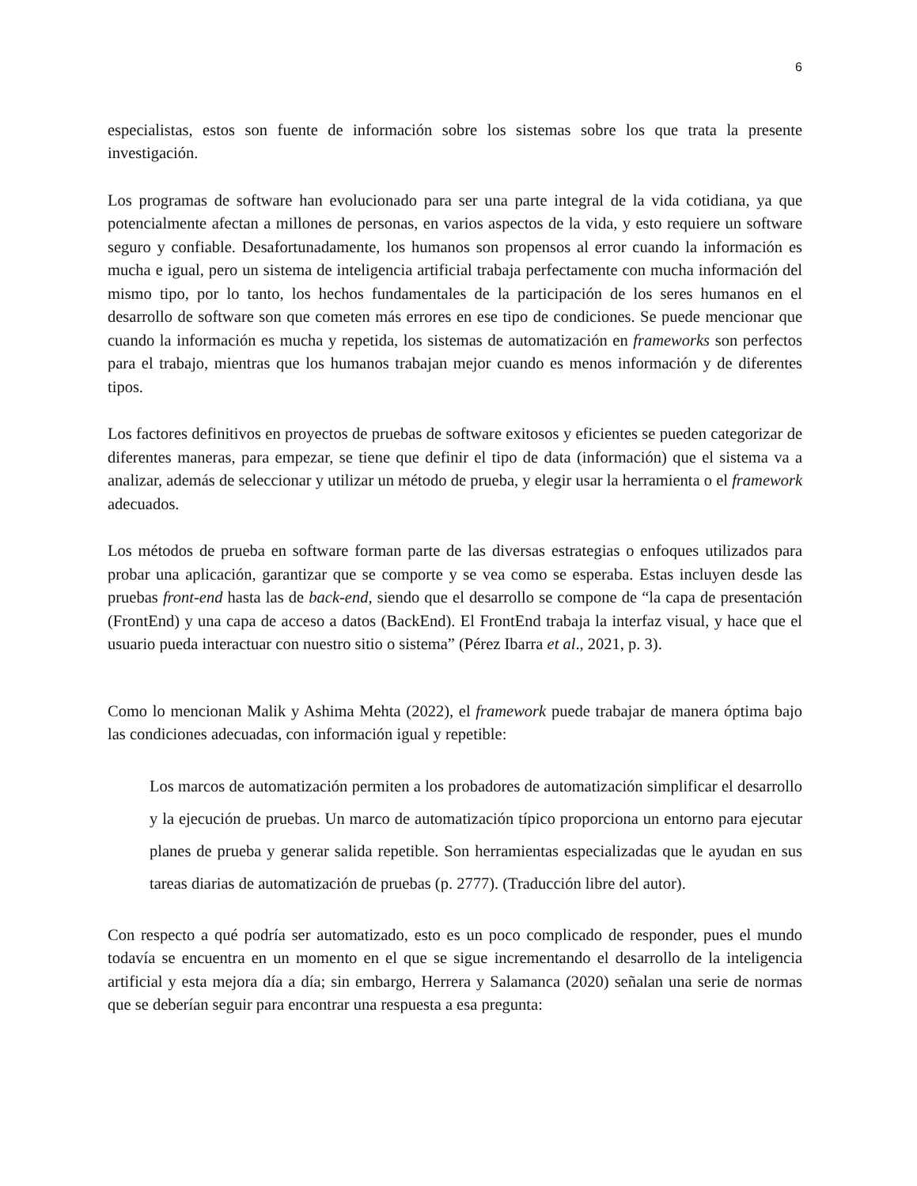6
especialistas, estos son fuente de información sobre los sistemas sobre los que trata la presente investigación.
Los programas de software han evolucionado para ser una parte integral de la vida cotidiana, ya que potencialmente afectan a millones de personas, en varios aspectos de la vida, y esto requiere un software seguro y confiable. Desafortunadamente, los humanos son propensos al error cuando la información es mucha e igual, pero un sistema de inteligencia artificial trabaja perfectamente con mucha información del mismo tipo, por lo tanto, los hechos fundamentales de la participación de los seres humanos en el desarrollo de software son que cometen más errores en ese tipo de condiciones. Se puede mencionar que cuando la información es mucha y repetida, los sistemas de automatización en frameworks son perfectos para el trabajo, mientras que los humanos trabajan mejor cuando es menos información y de diferentes tipos.
Los factores definitivos en proyectos de pruebas de software exitosos y eficientes se pueden categorizar de diferentes maneras, para empezar, se tiene que definir el tipo de data (información) que el sistema va a analizar, además de seleccionar y utilizar un método de prueba, y elegir usar la herramienta o el framework adecuados.
Los métodos de prueba en software forman parte de las diversas estrategias o enfoques utilizados para probar una aplicación, garantizar que se comporte y se vea como se esperaba. Estas incluyen desde las pruebas front-end hasta las de back-end, siendo que el desarrollo se compone de “la capa de presentación (FrontEnd) y una capa de acceso a datos (BackEnd). El FrontEnd trabaja la interfaz visual, y hace que el usuario pueda interactuar con nuestro sitio o sistema” (Pérez Ibarra et al., 2021, p. 3).
Como lo mencionan Malik y Ashima Mehta (2022), el framework puede trabajar de manera óptima bajo las condiciones adecuadas, con información igual y repetible:
Los marcos de automatización permiten a los probadores de automatización simplificar el desarrollo y la ejecución de pruebas. Un marco de automatización típico proporciona un entorno para ejecutar planes de prueba y generar salida repetible. Son herramientas especializadas que le ayudan en sus tareas diarias de automatización de pruebas (p. 2777). (Traducción libre del autor).
Con respecto a qué podría ser automatizado, esto es un poco complicado de responder, pues el mundo todavía se encuentra en un momento en el que se sigue incrementando el desarrollo de la inteligencia artificial y esta mejora día a día; sin embargo, Herrera y Salamanca (2020) señalan una serie de normas que se deberían seguir para encontrar una respuesta a esa pregunta: